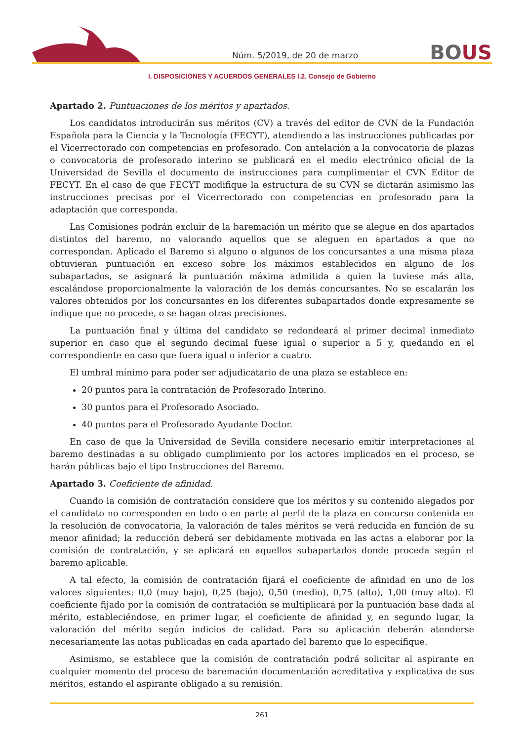Núm. 5/2019, de 20 de marzo
BOUS
I. DISPOSICIONES Y ACUERDOS GENERALES I.2. Consejo de Gobierno
Apartado 2. Puntuaciones de los méritos y apartados.
Los candidatos introducirán sus méritos (CV) a través del editor de CVN de la Fundación Española para la Ciencia y la Tecnología (FECYT), atendiendo a las instrucciones publicadas por el Vicerrectorado con competencias en profesorado. Con antelación a la convocatoria de plazas o convocatoria de profesorado interino se publicará en el medio electrónico oficial de la Universidad de Sevilla el documento de instrucciones para cumplimentar el CVN Editor de FECYT. En el caso de que FECYT modifique la estructura de su CVN se dictarán asimismo las instrucciones precisas por el Vicerrectorado con competencias en profesorado para la adaptación que corresponda.
Las Comisiones podrán excluir de la baremación un mérito que se alegue en dos apartados distintos del baremo, no valorando aquellos que se aleguen en apartados a que no correspondan. Aplicado el Baremo si alguno o algunos de los concursantes a una misma plaza obtuvieran puntuación en exceso sobre los máximos establecidos en alguno de los subapartados, se asignará la puntuación máxima admitida a quien la tuviese más alta, escalándose proporcionalmente la valoración de los demás concursantes. No se escalarán los valores obtenidos por los concursantes en los diferentes subapartados donde expresamente se indique que no procede, o se hagan otras precisiones.
La puntuación final y última del candidato se redondeará al primer decimal inmediato superior en caso que el segundo decimal fuese igual o superior a 5 y, quedando en el correspondiente en caso que fuera igual o inferior a cuatro.
El umbral mínimo para poder ser adjudicatario de una plaza se establece en:
20 puntos para la contratación de Profesorado Interino.
30 puntos para el Profesorado Asociado.
40 puntos para el Profesorado Ayudante Doctor.
En caso de que la Universidad de Sevilla considere necesario emitir interpretaciones al baremo destinadas a su obligado cumplimiento por los actores implicados en el proceso, se harán públicas bajo el tipo Instrucciones del Baremo.
Apartado 3. Coeficiente de afinidad.
Cuando la comisión de contratación considere que los méritos y su contenido alegados por el candidato no corresponden en todo o en parte al perfil de la plaza en concurso contenida en la resolución de convocatoria, la valoración de tales méritos se verá reducida en función de su menor afinidad; la reducción deberá ser debidamente motivada en las actas a elaborar por la comisión de contratación, y se aplicará en aquellos subapartados donde proceda según el baremo aplicable.
A tal efecto, la comisión de contratación fijará el coeficiente de afinidad en uno de los valores siguientes: 0,0 (muy bajo), 0,25 (bajo), 0,50 (medio), 0,75 (alto), 1,00 (muy alto). El coeficiente fijado por la comisión de contratación se multiplicará por la puntuación base dada al mérito, estableciéndose, en primer lugar, el coeficiente de afinidad y, en segundo lugar, la valoración del mérito según indicios de calidad. Para su aplicación deberán atenderse necesariamente las notas publicadas en cada apartado del baremo que lo especifique.
Asimismo, se establece que la comisión de contratación podrá solicitar al aspirante en cualquier momento del proceso de baremación documentación acreditativa y explicativa de sus méritos, estando el aspirante obligado a su remisión.
261